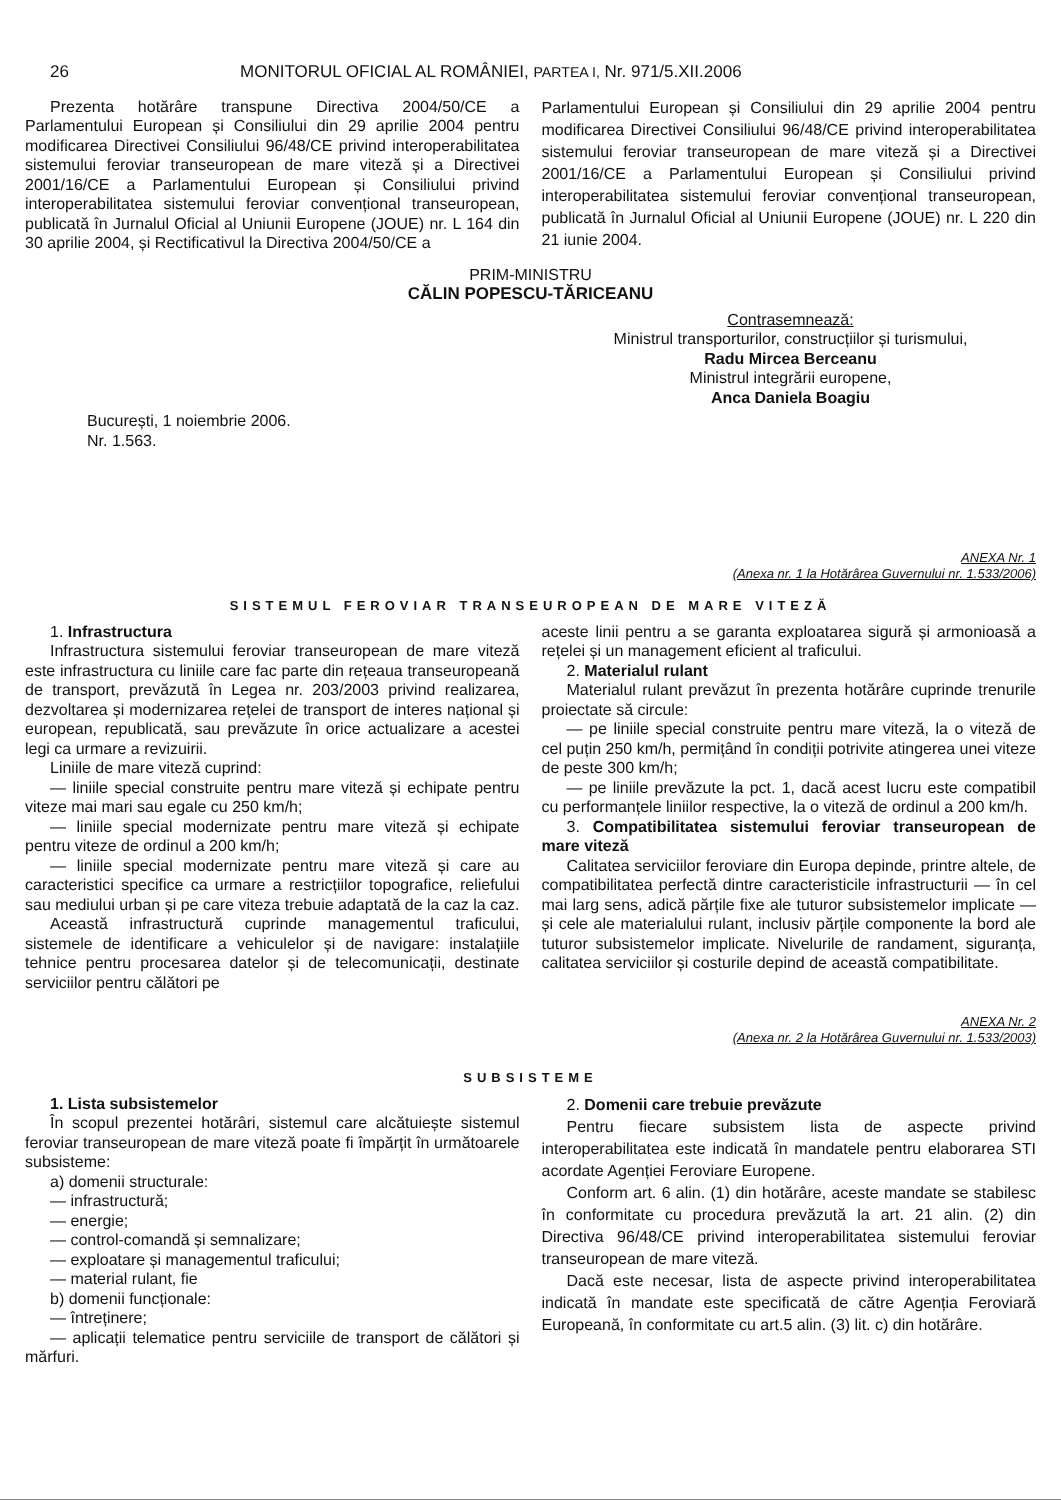26 MONITORUL OFICIAL AL ROMÂNIEI, PARTEA I, Nr. 971/5.XII.2006
Prezenta hotărâre transpune Directiva 2004/50/CE a Parlamentului European și Consiliului din 29 aprilie 2004 pentru modificarea Directivei Consiliului 96/48/CE privind interoperabilitatea sistemului feroviar transeuropean de mare viteză și a Directivei 2001/16/CE a Parlamentului European și Consiliului privind interoperabilitatea sistemului feroviar convențional transeuropean, publicată în Jurnalul Oficial al Uniunii Europene (JOUE) nr. L 164 din 30 aprilie 2004, și Rectificativul la Directiva 2004/50/CE a
Parlamentului European și Consiliului din 29 aprilie 2004 pentru modificarea Directivei Consiliului 96/48/CE privind interoperabilitatea sistemului feroviar transeuropean de mare viteză și a Directivei 2001/16/CE a Parlamentului European și Consiliului privind interoperabilitatea sistemului feroviar convențional transeuropean, publicată în Jurnalul Oficial al Uniunii Europene (JOUE) nr. L 220 din 21 iunie 2004.
PRIM-MINISTRU
CĂLIN POPESCU-TĂRICEANU
Contrasemnează:
Ministrul transporturilor, construcțiilor și turismului,
Radu Mircea Berceanu
Ministrul integrării europene,
Anca Daniela Boagiu
București, 1 noiembrie 2006.
Nr. 1.563.
ANEXA Nr. 1
(Anexa nr. 1 la Hotărârea Guvernului nr. 1.533/2006)
SISTEMUL FEROVIAR TRANSEUROPEAN DE MARE VITEZĂ
1. Infrastructura
Infrastructura sistemului feroviar transeuropean de mare viteză este infrastructura cu liniile care fac parte din rețeaua transeuropeană de transport, prevăzută în Legea nr. 203/2003 privind realizarea, dezvoltarea și modernizarea rețelei de transport de interes național și european, republicată, sau prevăzute în orice actualizare a acestei legi ca urmare a revizuirii.
Liniile de mare viteză cuprind:
— liniile special construite pentru mare viteză și echipate pentru viteze mai mari sau egale cu 250 km/h;
— liniile special modernizate pentru mare viteză și echipate pentru viteze de ordinul a 200 km/h;
— liniile special modernizate pentru mare viteză și care au caracteristici specifice ca urmare a restricțiilor topografice, reliefului sau mediului urban și pe care viteza trebuie adaptată de la caz la caz.
Această infrastructură cuprinde managementul traficului, sistemele de identificare a vehiculelor și de navigare: instalațiile tehnice pentru procesarea datelor și de telecomunicații, destinate serviciilor pentru călători pe
aceste linii pentru a se garanta exploatarea sigură și armonioasă a rețelei și un management eficient al traficului.
2. Materialul rulant
Materialul rulant prevăzut în prezenta hotărâre cuprinde trenurile proiectate să circule:
— pe liniile special construite pentru mare viteză, la o viteză de cel puțin 250 km/h, permițând în condiții potrivite atingerea unei viteze de peste 300 km/h;
— pe liniile prevăzute la pct. 1, dacă acest lucru este compatibil cu performanțele liniilor respective, la o viteză de ordinul a 200 km/h.
3. Compatibilitatea sistemului feroviar transeuropean de mare viteză
Calitatea serviciilor feroviare din Europa depinde, printre altele, de compatibilitatea perfectă dintre caracteristicile infrastructurii — în cel mai larg sens, adică părțile fixe ale tuturor subsistemelor implicate — și cele ale materialului rulant, inclusiv părțile componente la bord ale tuturor subsistemelor implicate. Nivelurile de randament, siguranța, calitatea serviciilor și costurile depind de această compatibilitate.
ANEXA Nr. 2
(Anexa nr. 2 la Hotărârea Guvernului nr. 1.533/2003)
SUBSISTEME
1. Lista subsistemelor
În scopul prezentei hotărâri, sistemul care alcătuiește sistemul feroviar transeuropean de mare viteză poate fi împărțit în următoarele subsisteme:
a) domenii structurale:
— infrastructură;
— energie;
— control-comandă și semnalizare;
— exploatare și managementul traficului;
— material rulant, fie
b) domenii funcționale:
— întreținere;
— aplicații telematice pentru serviciile de transport de călători și mărfuri.
2. Domenii care trebuie prevăzute
Pentru fiecare subsistem lista de aspecte privind interoperabilitatea este indicată în mandatele pentru elaborarea STI acordate Agenției Feroviare Europene.
Conform art. 6 alin. (1) din hotărâre, aceste mandate se stabilesc în conformitate cu procedura prevăzută la art. 21 alin. (2) din Directiva 96/48/CE privind interoperabilitatea sistemului feroviar transeuropean de mare viteză.
Dacă este necesar, lista de aspecte privind interoperabilitatea indicată în mandate este specificată de către Agenția Feroviară Europeană, în conformitate cu art.5 alin. (3) lit. c) din hotărâre.